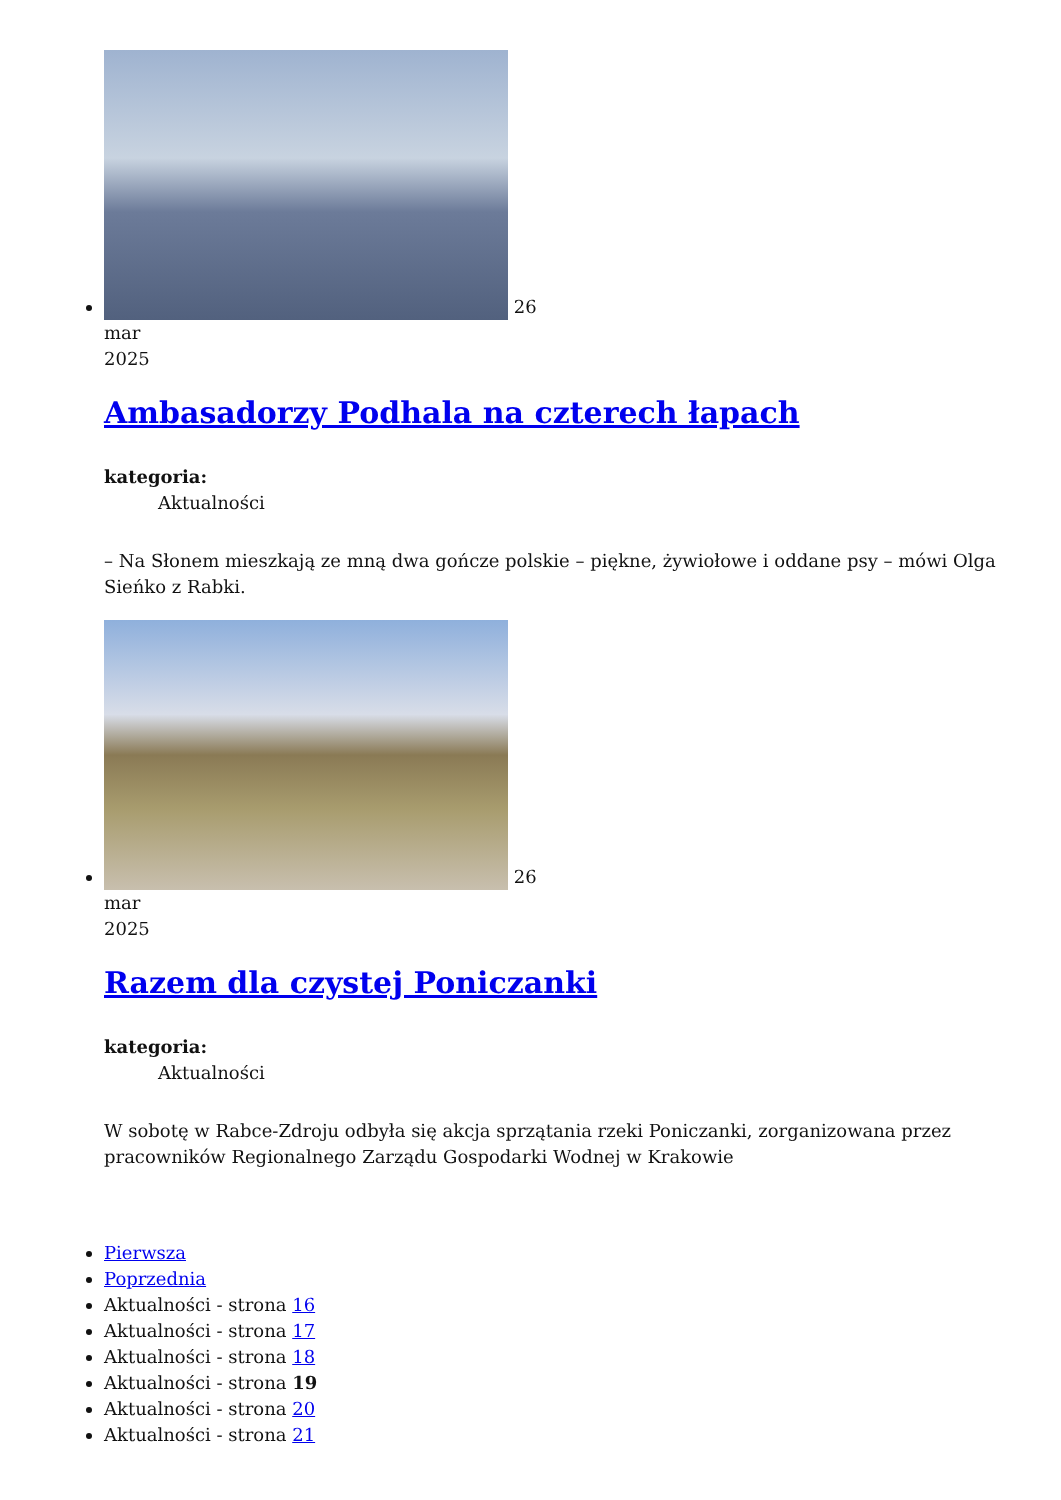26
mar
2025
Ambasadorzy Podhala na czterech łapach
kategoria:
Aktualności
– Na Słonem mieszkają ze mną dwa gończe polskie – piękne, żywiołowe i oddane psy – mówi Olga Sieńko z Rabki.
26
mar
2025
Razem dla czystej Poniczanki
kategoria:
Aktualności
W sobotę w Rabce-Zdroju odbyła się akcja sprzątania rzeki Poniczanki, zorganizowana przez pracowników Regionalnego Zarządu Gospodarki Wodnej w Krakowie
Pierwsza
Poprzednia
Aktualności - strona 16
Aktualności - strona 17
Aktualności - strona 18
Aktualności - strona 19
Aktualności - strona 20
Aktualności - strona 21